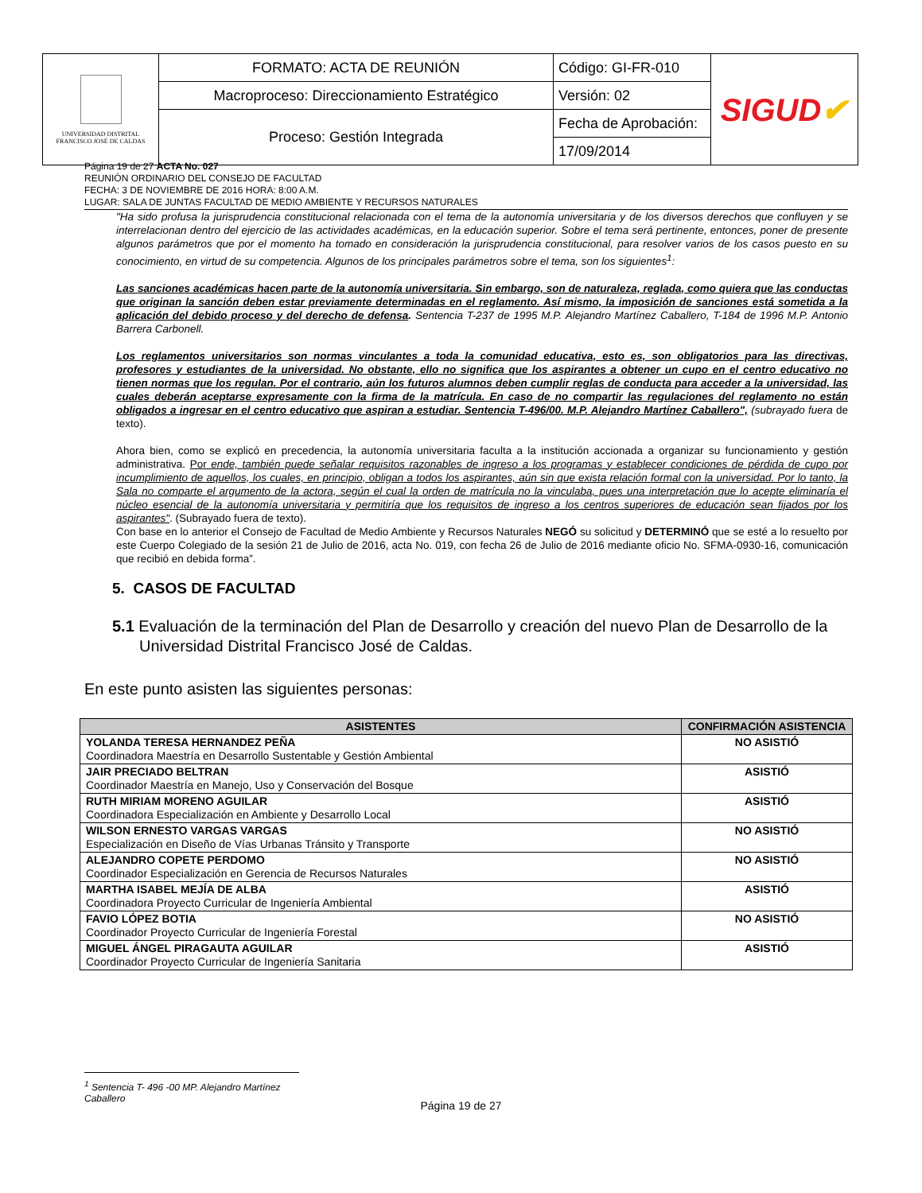| UNIVERSIDAD DISTRITAL FRANCISCO JOSÉ DE CALDAS | FORMATO: ACTA DE REUNIÓN | Código: GI-FR-010 | SIGUD ✔ |
| | Macroproceso: Direccionamiento Estratégico | Versión: 02 | |
| | Proceso: Gestión Integrada | Fecha de Aprobación: | |
| | | 17/09/2014 | |
Página 19 de 27 ACTA No. 027
REUNIÓN ORDINARIO DEL CONSEJO DE FACULTAD
FECHA: 3 DE NOVIEMBRE DE 2016 HORA: 8:00 A.M.
LUGAR: SALA DE JUNTAS FACULTAD DE MEDIO AMBIENTE Y RECURSOS NATURALES
"Ha sido profusa la jurisprudencia constitucional relacionada con el tema de la autonomía universitaria y de los diversos derechos que confluyen y se interrelacionan dentro del ejercicio de las actividades académicas, en la educación superior. Sobre el tema será pertinente, entonces, poner de presente algunos parámetros que por el momento ha tomado en consideración la jurisprudencia constitucional, para resolver varios de los casos puesto en su conocimiento, en virtud de su competencia. Algunos de los principales parámetros sobre el tema, son los siguientes<sup>1</sup>:
Las sanciones académicas hacen parte de la autonomía universitaria. Sin embargo, son de naturaleza, reglada, como quiera que las conductas que originan la sanción deben estar previamente determinadas en el reglamento. Así mismo, la imposición de sanciones está sometida a la aplicación del debido proceso y del derecho de defensa. Sentencia T-237 de 1995 M.P. Alejandro Martínez Caballero, T-184 de 1996 M.P. Antonio Barrera Carbonell.
Los reglamentos universitarios son normas vinculantes a toda la comunidad educativa, esto es, son obligatorios para las directivas, profesores y estudiantes de la universidad. No obstante, ello no significa que los aspirantes a obtener un cupo en el centro educativo no tienen normas que los regulan. Por el contrario, aún los futuros alumnos deben cumplir reglas de conducta para acceder a la universidad, las cuales deberán aceptarse expresamente con la firma de la matrícula. En caso de no compartir las regulaciones del reglamento no están obligados a ingresar en el centro educativo que aspiran a estudiar. Sentencia T-496/00. M.P. Alejandro Martínez Caballero", (subrayado fuera de texto).
Ahora bien, como se explicó en precedencia, la autonomía universitaria faculta a la institución accionada a organizar su funcionamiento y gestión administrativa. Por ende, también puede señalar requisitos razonables de ingreso a los programas y establecer condiciones de pérdida de cupo por incumplimiento de aquellos, los cuales, en principio, obligan a todos los aspirantes, aún sin que exista relación formal con la universidad. Por lo tanto, la Sala no comparte el argumento de la actora, según el cual la orden de matrícula no la vinculaba, pues una interpretación que lo acepte eliminaría el núcleo esencial de la autonomía universitaria y permitiría que los requisitos de ingreso a los centros superiores de educación sean fijados por los aspirantes". (Subrayado fuera de texto).
Con base en lo anterior el Consejo de Facultad de Medio Ambiente y Recursos Naturales NEGÓ su solicitud y DETERMINÓ que se esté a lo resuelto por este Cuerpo Colegiado de la sesión 21 de Julio de 2016, acta No. 019, con fecha 26 de Julio de 2016 mediante oficio No. SFMA-0930-16, comunicación que recibió en debida forma”.
5. CASOS DE FACULTAD
5.1 Evaluación de la terminación del Plan de Desarrollo y creación del nuevo Plan de Desarrollo de la Universidad Distrital Francisco José de Caldas.
En este punto asisten las siguientes personas:
| ASISTENTES | CONFIRMACIÓN ASISTENCIA |
| --- | --- |
| YOLANDA TERESA HERNANDEZ PEÑA Coordinadora Maestría en Desarrollo Sustentable y Gestión Ambiental | NO ASISTIÓ |
| JAIR PRECIADO BELTRAN Coordinador Maestría en Manejo, Uso y Conservación del Bosque | ASISTIÓ |
| RUTH MIRIAM MORENO AGUILAR Coordinadora Especialización en Ambiente y Desarrollo Local | ASISTIÓ |
| WILSON ERNESTO VARGAS VARGAS Especialización en Diseño de Vías Urbanas Tránsito y Transporte | NO ASISTIÓ |
| ALEJANDRO COPETE PERDOMO Coordinador Especialización en Gerencia de Recursos Naturales | NO ASISTIÓ |
| MARTHA ISABEL MEJÍA DE ALBA Coordinadora Proyecto Curricular de Ingeniería Ambiental | ASISTIÓ |
| FAVIO LÓPEZ BOTIA Coordinador Proyecto Curricular de Ingeniería Forestal | NO ASISTIÓ |
| MIGUEL ÁNGEL PIRAGAUTA AGUILAR Coordinador Proyecto Curricular de Ingeniería Sanitaria | ASISTIÓ |
<sup>1</sup> Sentencia T- 496 -00 MP. Alejandro Martínez Caballero
Página 19 de 27